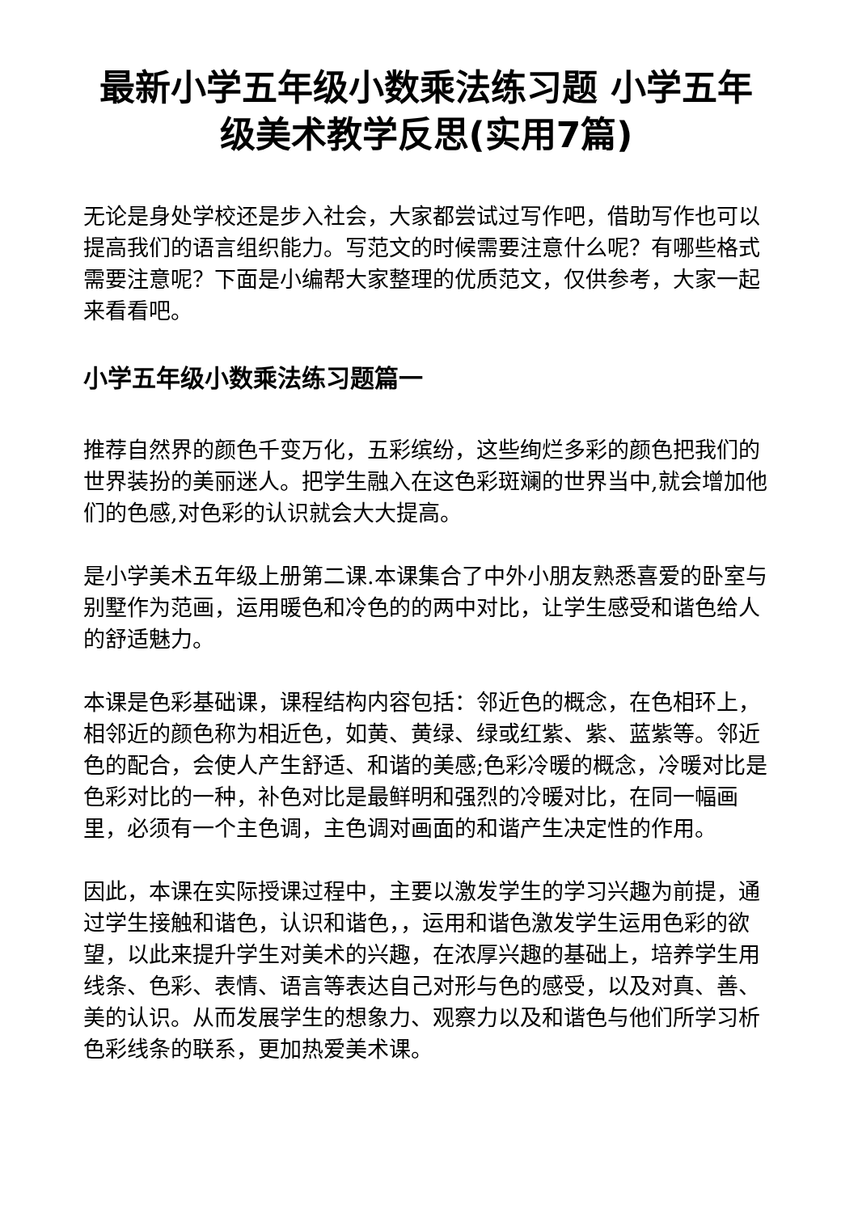最新小学五年级小数乘法练习题 小学五年级美术教学反思(实用7篇)
无论是身处学校还是步入社会，大家都尝试过写作吧，借助写作也可以提高我们的语言组织能力。写范文的时候需要注意什么呢？有哪些格式需要注意呢？下面是小编帮大家整理的优质范文，仅供参考，大家一起来看看吧。
小学五年级小数乘法练习题篇一
推荐自然界的颜色千变万化，五彩缤纷，这些绚烂多彩的颜色把我们的世界装扮的美丽迷人。把学生融入在这色彩斑斓的世界当中,就会增加他们的色感,对色彩的认识就会大大提高。
是小学美术五年级上册第二课.本课集合了中外小朋友熟悉喜爱的卧室与别墅作为范画，运用暖色和冷色的的两中对比，让学生感受和谐色给人的舒适魅力。
本课是色彩基础课，课程结构内容包括：邻近色的概念，在色相环上，相邻近的颜色称为相近色，如黄、黄绿、绿或红紫、紫、蓝紫等。邻近色的配合，会使人产生舒适、和谐的美感;色彩冷暖的概念，冷暖对比是色彩对比的一种，补色对比是最鲜明和强烈的冷暖对比，在同一幅画里，必须有一个主色调，主色调对画面的和谐产生决定性的作用。
因此，本课在实际授课过程中，主要以激发学生的学习兴趣为前提，通过学生接触和谐色，认识和谐色，，运用和谐色激发学生运用色彩的欲望，以此来提升学生对美术的兴趣，在浓厚兴趣的基础上，培养学生用线条、色彩、表情、语言等表达自己对形与色的感受，以及对真、善、美的认识。从而发展学生的想象力、观察力以及和谐色与他们所学习析色彩线条的联系，更加热爱美术课。